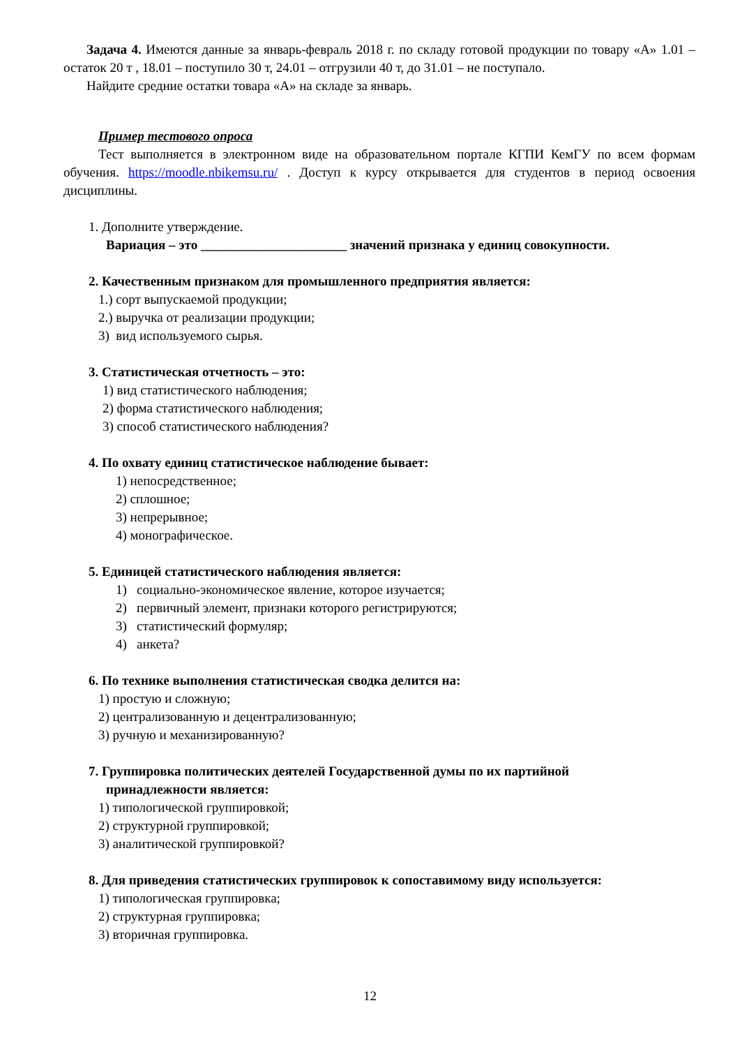Задача 4. Имеются данные за январь-февраль 2018 г. по складу готовой продукции по товару «А» 1.01 – остаток 20 т , 18.01 – поступило 30 т, 24.01 – отгрузили 40 т, до 31.01 – не поступало.
Найдите средние остатки товара «А» на складе за январь.
Пример тестового опроса
Тест выполняется в электронном виде на образовательном портале КГПИ КемГУ по всем формам обучения. https://moodle.nbikemsu.ru/ . Доступ к курсу открывается для студентов в период освоения дисциплины.
1. Дополните утверждение.
Вариация – это ______________________ значений признака у единиц совокупности.
2. Качественным признаком для промышленного предприятия является:
1.) сорт выпускаемой продукции;
2.) выручка от реализации продукции;
3) вид используемого сырья.
3. Статистическая отчетность – это:
1) вид статистического наблюдения;
2) форма статистического наблюдения;
3) способ статистического наблюдения?
4. По охвату единиц статистическое наблюдение бывает:
1) непосредственное;
2) сплошное;
3) непрерывное;
4) монографическое.
5. Единицей статистического наблюдения является:
1) социально-экономическое явление, которое изучается;
2) первичный элемент, признаки которого регистрируются;
3) статистический формуляр;
4) анкета?
6. По технике выполнения статистическая сводка делится на:
1) простую и сложную;
2) централизованную и децентрализованную;
3) ручную и механизированную?
7. Группировка политических деятелей Государственной думы по их партийной
принадлежности является:
1) типологической группировкой;
2) структурной группировкой;
3) аналитической группировкой?
8. Для приведения статистических группировок к сопоставимому виду используется:
1) типологическая группировка;
2) структурная группировка;
3) вторичная группировка.
12